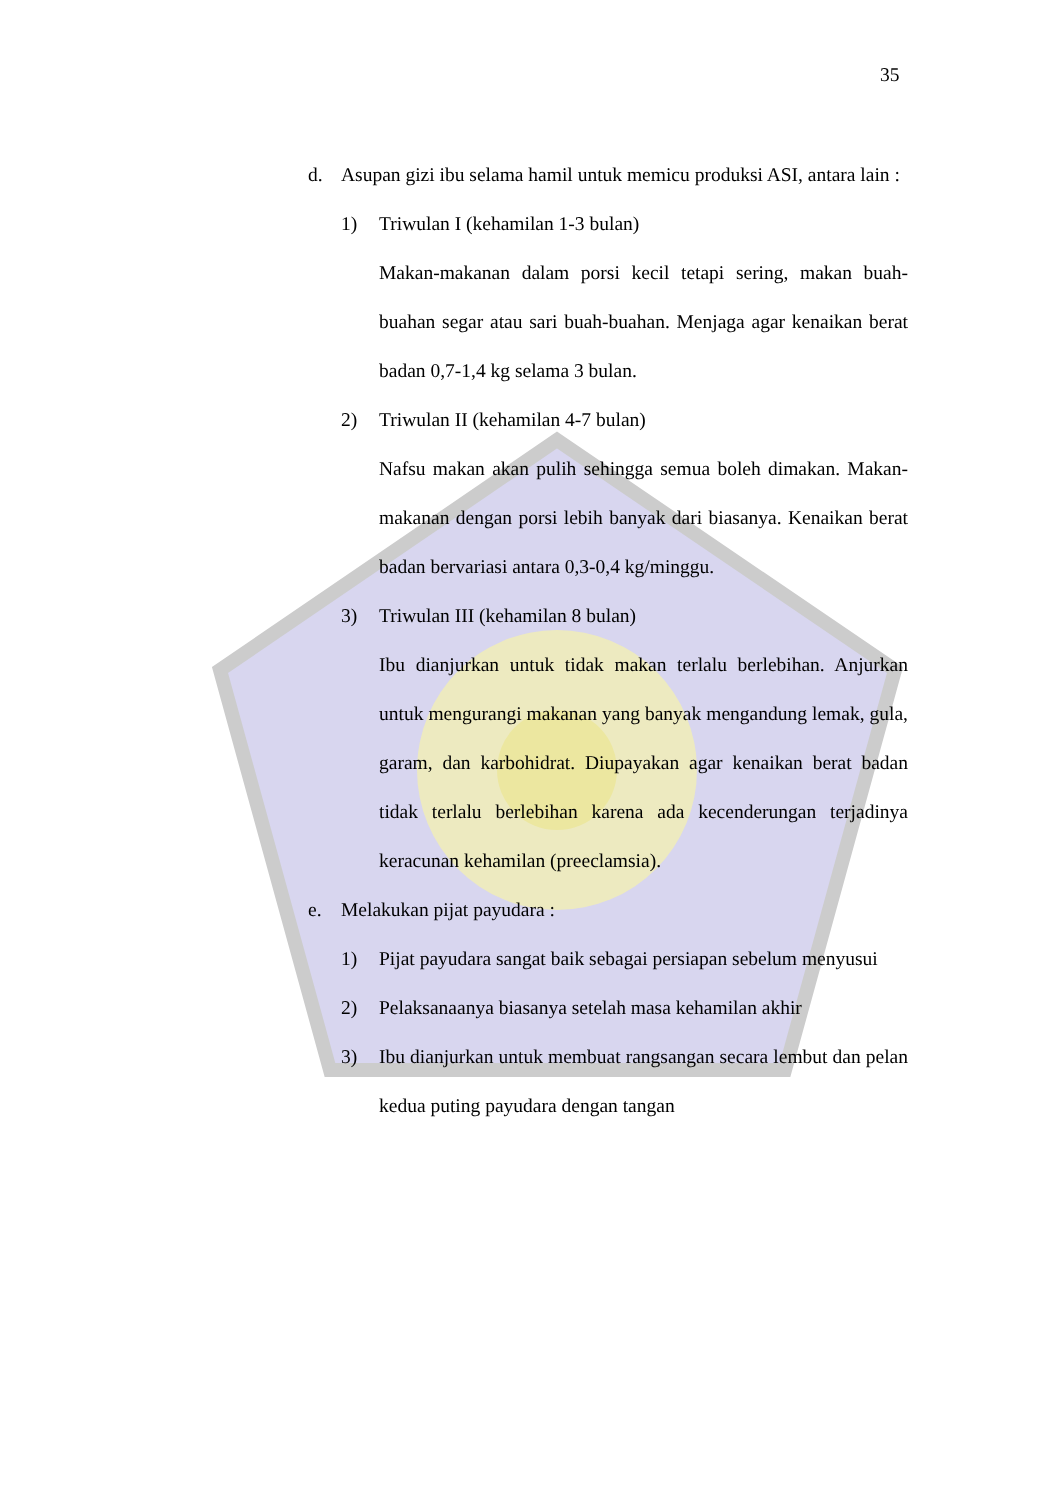35
d. Asupan gizi ibu selama hamil untuk memicu produksi ASI, antara lain :
1) Triwulan I (kehamilan 1-3 bulan)
Makan-makanan dalam porsi kecil tetapi sering, makan buah-buahan segar atau sari buah-buahan. Menjaga agar kenaikan berat badan 0,7-1,4 kg selama 3 bulan.
2) Triwulan II (kehamilan 4-7 bulan)
Nafsu makan akan pulih sehingga semua boleh dimakan. Makan-makanan dengan porsi lebih banyak dari biasanya. Kenaikan berat badan bervariasi antara 0,3-0,4 kg/minggu.
3) Triwulan III (kehamilan 8 bulan)
Ibu dianjurkan untuk tidak makan terlalu berlebihan. Anjurkan untuk mengurangi makanan yang banyak mengandung lemak, gula, garam, dan karbohidrat. Diupayakan agar kenaikan berat badan tidak terlalu berlebihan karena ada kecenderungan terjadinya keracunan kehamilan (preeclamsia).
e. Melakukan pijat payudara :
1) Pijat payudara sangat baik sebagai persiapan sebelum menyusui
2) Pelaksanaanya biasanya setelah masa kehamilan akhir
3) Ibu dianjurkan untuk membuat rangsangan secara lembut dan pelan kedua puting payudara dengan tangan